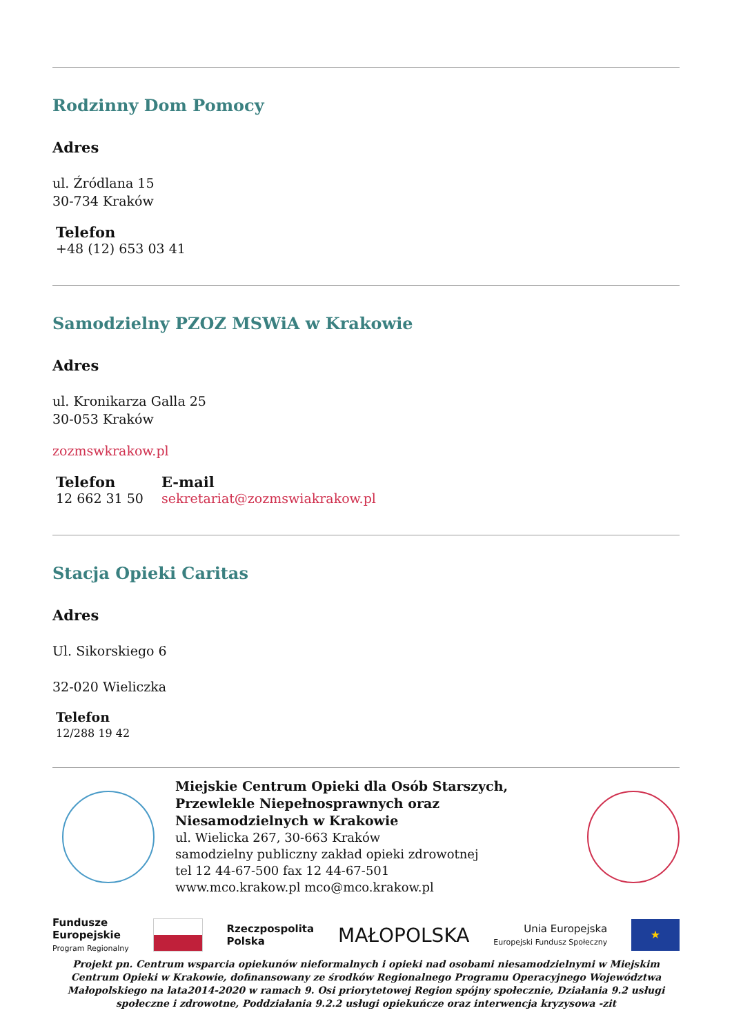Rodzinny Dom Pomocy
Adres
ul. Źródlana 15
30-734 Kraków
Telefon
+48 (12) 653 03 41
Samodzielny PZOZ MSWiA w Krakowie
Adres
ul. Kronikarza Galla 25
30-053 Kraków
zozmswkrakow.pl
Telefon
12 662 31 50
E-mail
sekretariat@zozmswiakrakow.pl
Stacja Opieki Caritas
Adres
Ul. Sikorskiego 6
32-020 Wieliczka
Telefon
12/288 19 42
Miejskie Centrum Opieki dla Osób Starszych, Przewlekle Niepełnosprawnych oraz Niesamodzielnych w Krakowie
ul. Wielicka 267, 30-663 Kraków
samodzielny publiczny zakład opieki zdrowotnej
tel 12 44-67-500 fax 12 44-67-501
www.mco.krakow.pl mco@mco.krakow.pl
Fundusze
Europejskie
Program Regionalny
Rzeczpospolita
Polska
MAŁOPOLSKA
Unia Europejska
Europejski Fundusz Społeczny
★
Projekt pn. Centrum wsparcia opiekunów nieformalnych i opieki nad osobami niesamodzielnymi w Miejskim Centrum Opieki w Krakowie, dofinansowany ze środków Regionalnego Programu Operacyjnego Województwa Małopolskiego na lata2014-2020 w ramach 9. Osi priorytetowej Region spójny społecznie, Działania 9.2 usługi społeczne i zdrowotne, Poddziałania 9.2.2 usługi opiekuńcze oraz interwencja kryzysowa -zit